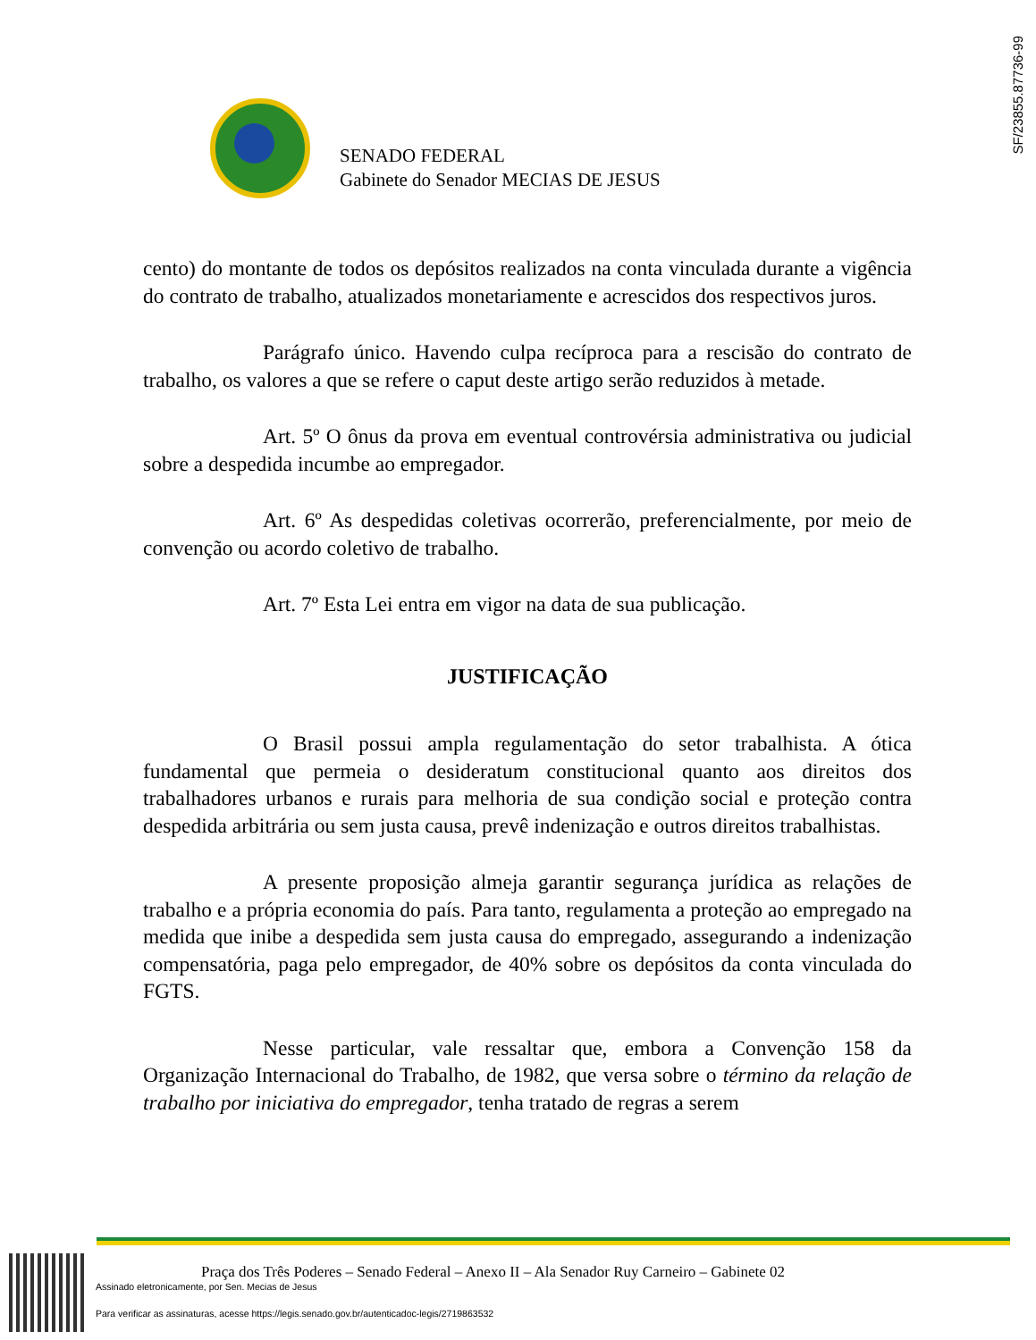SF/23855.87736-99
SENADO FEDERAL
Gabinete do Senador MECIAS DE JESUS
cento) do montante de todos os depósitos realizados na conta vinculada durante a vigência do contrato de trabalho, atualizados monetariamente e acrescidos dos respectivos juros.
Parágrafo único. Havendo culpa recíproca para a rescisão do contrato de trabalho, os valores a que se refere o caput deste artigo serão reduzidos à metade.
Art. 5º O ônus da prova em eventual controvérsia administrativa ou judicial sobre a despedida incumbe ao empregador.
Art. 6º As despedidas coletivas ocorrerão, preferencialmente, por meio de convenção ou acordo coletivo de trabalho.
Art. 7º Esta Lei entra em vigor na data de sua publicação.
JUSTIFICAÇÃO
O Brasil possui ampla regulamentação do setor trabalhista. A ótica fundamental que permeia o desideratum constitucional quanto aos direitos dos trabalhadores urbanos e rurais para melhoria de sua condição social e proteção contra despedida arbitrária ou sem justa causa, prevê indenização e outros direitos trabalhistas.
A presente proposição almeja garantir segurança jurídica as relações de trabalho e a própria economia do país. Para tanto, regulamenta a proteção ao empregado na medida que inibe a despedida sem justa causa do empregado, assegurando a indenização compensatória, paga pelo empregador, de 40% sobre os depósitos da conta vinculada do FGTS.
Nesse particular, vale ressaltar que, embora a Convenção 158 da Organização Internacional do Trabalho, de 1982, que versa sobre o término da relação de trabalho por iniciativa do empregador, tenha tratado de regras a serem
Praça dos Três Poderes – Senado Federal – Anexo II – Ala Senador Ruy Carneiro – Gabinete 02
Assinado eletronicamente, por Sen. Mecias de Jesus
Para verificar as assinaturas, acesse https://legis.senado.gov.br/autenticadoc-legis/2719863532